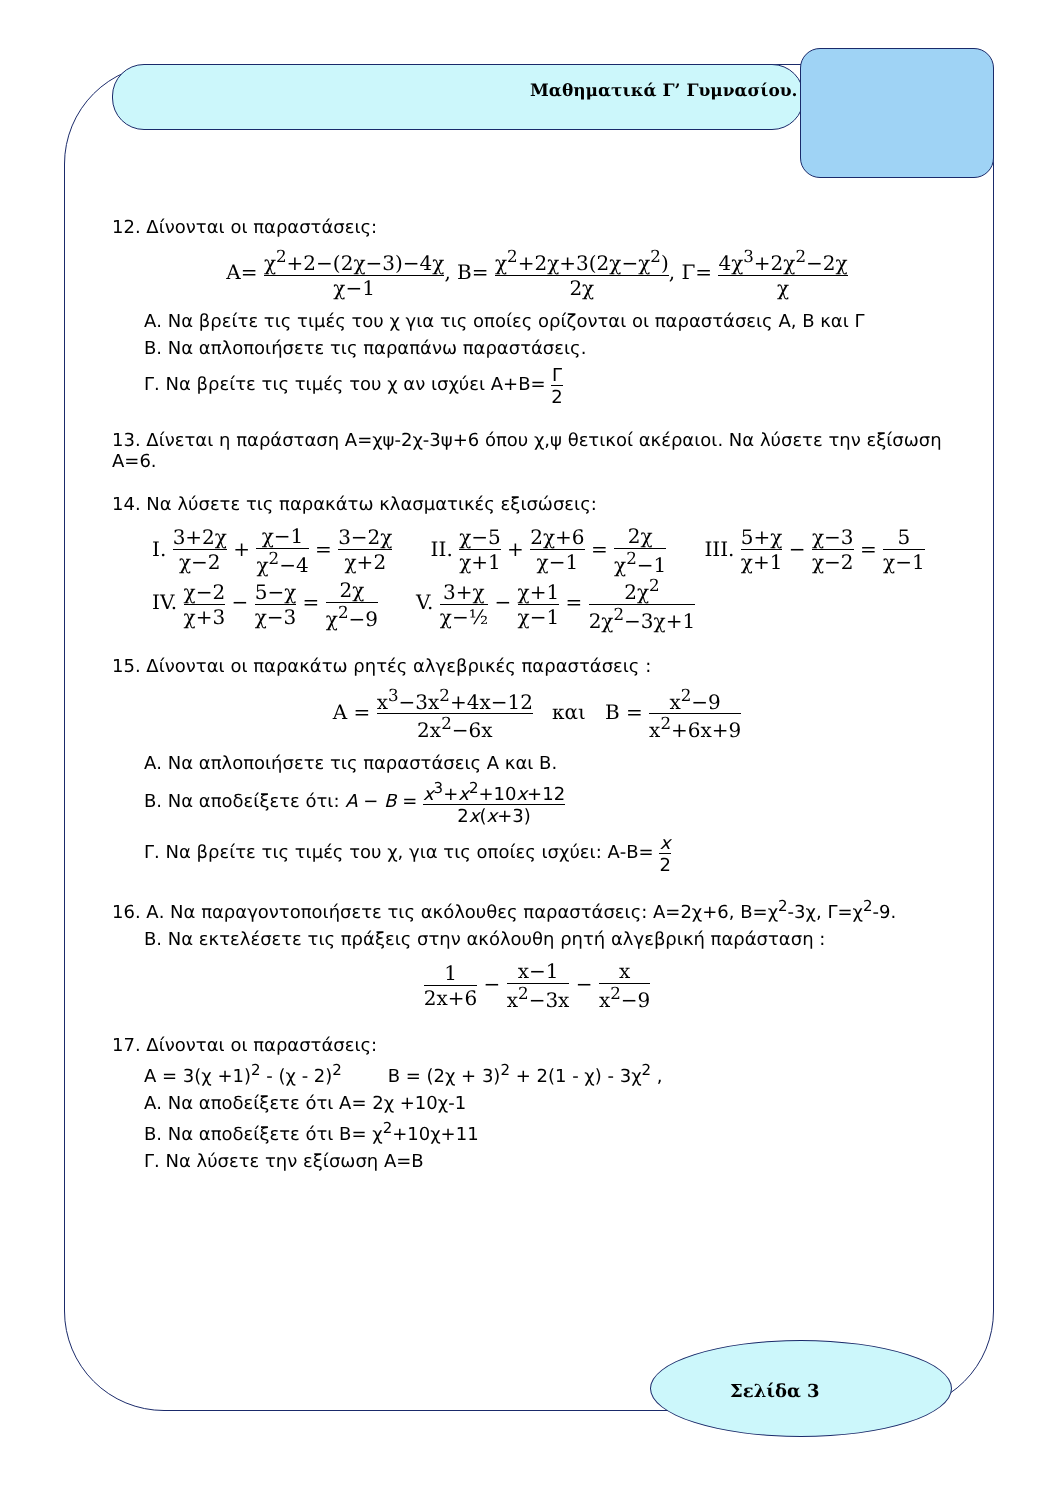Μαθηματικά Γ’ Γυμνασίου.
12. Δίνονται οι παραστάσεις:
Α= χ<sup>2</sup>+2−(2χ−3)−4χ χ−1, Β= χ<sup>2</sup>+2χ+3(2χ−χ<sup>2</sup>) 2χ, Γ= 4χ<sup>3</sup>+2χ<sup>2</sup>−2χ χ
Α. Να βρείτε τις τιμές του χ για τις οποίες ορίζονται οι παραστάσεις Α, Β και Γ
Β. Να απλοποιήσετε τις παραπάνω παραστάσεις.
Γ. Να βρείτε τις τιμές του χ αν ισχύει Α+Β= Γ 2
13. Δίνεται η παράσταση Α=χψ-2χ-3ψ+6 όπου χ,ψ θετικοί ακέραιοι. Να λύσετε την εξίσωση Α=6.
14. Να λύσετε τις παρακάτω κλασματικές εξισώσεις:
I. 3+2χ χ−2 + χ−1 χ<sup>2</sup>−4 = 3−2χ χ+2 II. χ−5 χ+1 + 2χ+6 χ−1 = 2χ χ<sup>2</sup>−1 III. 5+χ χ+1 − χ−3 χ−2 = 5 χ−1
IV. χ−2 χ+3 − 5−χ χ−3 = 2χ χ<sup>2</sup>−9 V. 3+χ χ−½ − χ+1 χ−1 = 2χ<sup>2</sup> 2χ<sup>2</sup>−3χ+1
15. Δίνονται οι παρακάτω ρητές αλγεβρικές παραστάσεις :
Α = x<sup>3</sup>−3x<sup>2</sup>+4x−12 2x<sup>2</sup>−6x και Β = x<sup>2</sup>−9 x<sup>2</sup>+6x+9
Α. Να απλοποιήσετε τις παραστάσεις Α και Β.
Β. Να αποδείξετε ότι: Α − Β = x<sup>3</sup>+x<sup>2</sup>+10x+12 2x(x+3)
Γ. Να βρείτε τις τιμές του χ, για τις οποίες ισχύει: Α-Β= x 2
16. Α. Να παραγοντοποιήσετε τις ακόλουθες παραστάσεις: Α=2χ+6, Β=χ<sup>2</sup>-3χ, Γ=χ<sup>2</sup>-9.
Β. Να εκτελέσετε τις πράξεις στην ακόλουθη ρητή αλγεβρική παράσταση :
1 2x+6 − x−1 x<sup>2</sup>−3x − x x<sup>2</sup>−9
17. Δίνονται οι παραστάσεις:
Α = 3(χ +1)<sup>2</sup> - (χ - 2)<sup>2</sup> Β = (2χ + 3)<sup>2</sup> + 2(1 - χ) - 3χ<sup>2</sup> ,
Α. Να αποδείξετε ότι Α= 2χ +10χ-1
Β. Να αποδείξετε ότι Β= χ<sup>2</sup>+10χ+11
Γ. Να λύσετε την εξίσωση Α=Β
Σελίδα 3